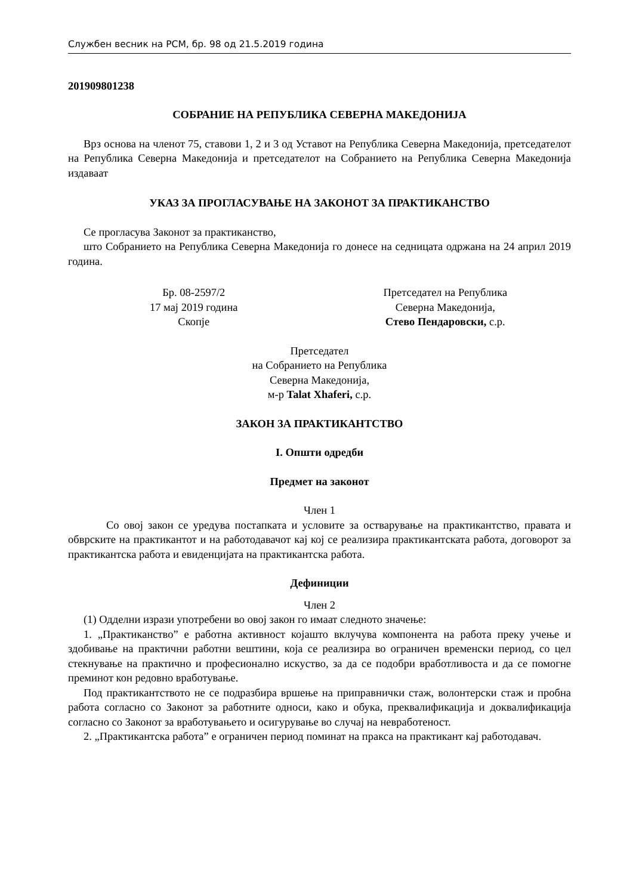Службен весник на РСМ, бр. 98 од 21.5.2019 година
201909801238
СОБРАНИЕ НА РЕПУБЛИКА СЕВЕРНА МАКЕДОНИЈА
Врз основа на членот 75, ставови 1, 2 и 3 од Уставот на Република Северна Македонија, претседателот на Република Северна Македонија и претседателот на Собранието на Република Северна Македонија издаваат
УКАЗ ЗА ПРОГЛАСУВАЊЕ НА ЗАКОНОТ ЗА ПРАКТИКАНСТВО
Се прогласува Законот за практиканство,
што Собранието на Република Северна Македонија го донесе на седницата одржана на 24 април 2019 година.
Бр. 08-2597/2
17 мај 2019 година
Скопје
Претседател на Република
Северна Македонија,
Стево Пендаровски, с.р.
Претседател
на Собранието на Република
Северна Македонија,
м-р Talat Xhaferi, с.р.
ЗАКОН ЗА ПРАКТИКАНТСТВО
I. Општи одредби
Предмет на законот
Член 1
Со овој закон се уредува постапката и условите за остварување на практикантство, правата и обврските на практикантот и на работодавачот кај кој се реализира практикантската работа, договорот за практикантска работа и евиденцијата на практикантска работа.
Дефиниции
Член 2
(1) Одделни изрази употребени во овој закон го имаат следното значење:
1. „Практиканство” е работна активност којашто вклучува компонента на работа преку учење и здобивање на практични работни вештини, која се реализира во ограничен временски период, со цел стекнување на практично и професионално искуство, за да се подобри вработливоста и да се помогне преминот кон редовно вработување.
Под практикантството не се подразбира вршење на приправнички стаж, волонтерски стаж и пробна работа согласно со Законот за работните односи, како и обука, преквалификација и доквалификација согласно со Законот за вработувањето и осигурување во случај на невработеност.
2. „Практикантска работа” е ограничен период поминат на пракса на практикант кај работодавач.